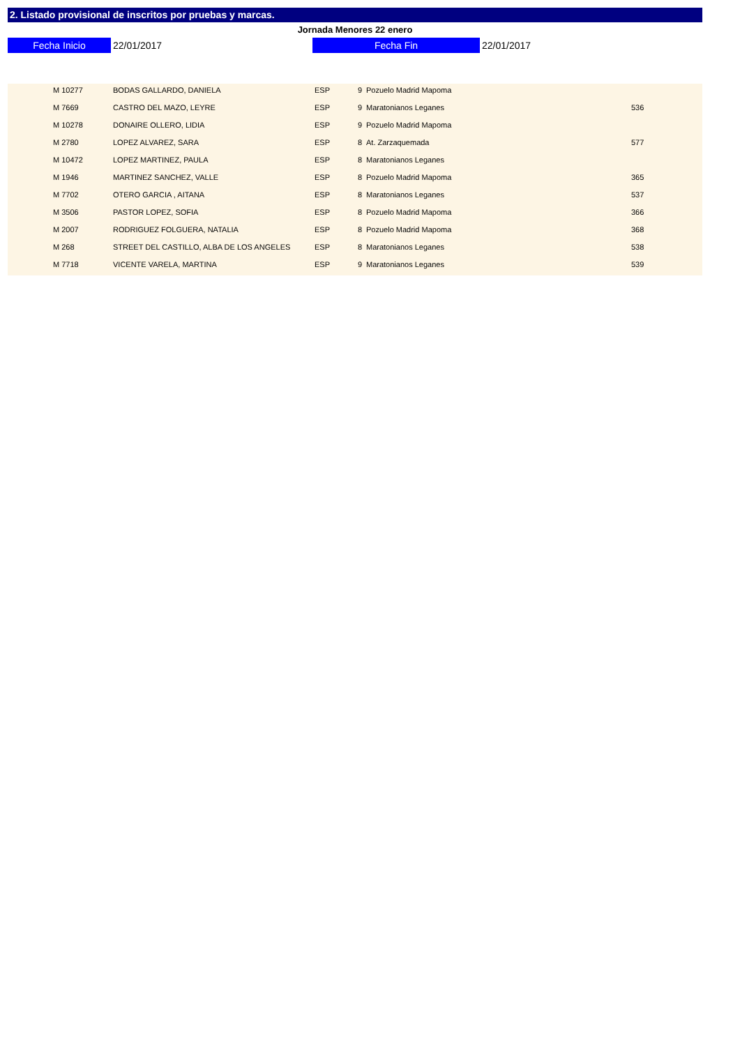2. Listado provisional de inscritos por pruebas y marcas.
Jornada Menores 22 enero
Fecha Inicio 22/01/2017 Fecha Fin 22/01/2017
| | M 10277 | BODAS GALLARDO, DANIELA | ESP | 9 | Pozuelo Madrid Mapoma | |
| | M 7669 | CASTRO DEL MAZO, LEYRE | ESP | 9 | Maratonianos Leganes | 536 |
| | M 10278 | DONAIRE OLLERO, LIDIA | ESP | 9 | Pozuelo Madrid Mapoma | |
| | M 2780 | LOPEZ ALVAREZ, SARA | ESP | 8 | At. Zarzaquemada | 577 |
| | M 10472 | LOPEZ MARTINEZ, PAULA | ESP | 8 | Maratonianos Leganes | |
| | M 1946 | MARTINEZ SANCHEZ, VALLE | ESP | 8 | Pozuelo Madrid Mapoma | 365 |
| | M 7702 | OTERO GARCIA , AITANA | ESP | 8 | Maratonianos Leganes | 537 |
| | M 3506 | PASTOR LOPEZ, SOFIA | ESP | 8 | Pozuelo Madrid Mapoma | 366 |
| | M 2007 | RODRIGUEZ FOLGUERA, NATALIA | ESP | 8 | Pozuelo Madrid Mapoma | 368 |
| | M 268 | STREET DEL CASTILLO, ALBA DE LOS ANGELES | ESP | 8 | Maratonianos Leganes | 538 |
| | M 7718 | VICENTE VARELA, MARTINA | ESP | 9 | Maratonianos Leganes | 539 |